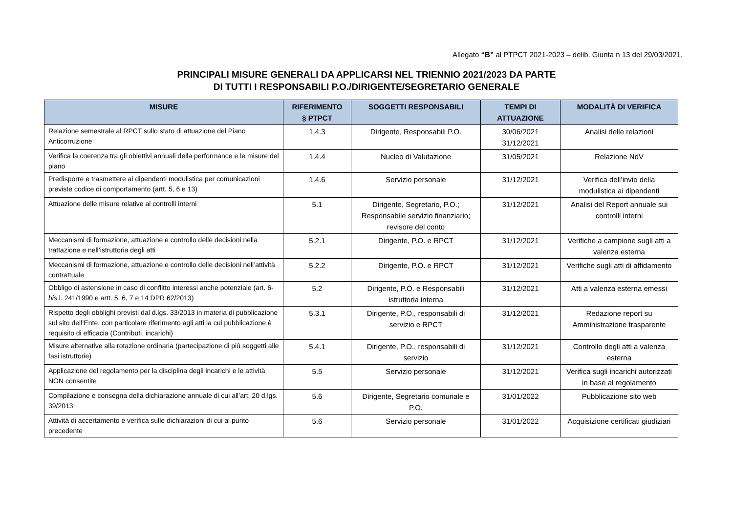Allegato “B” al PTPCT 2021-2023 – delib. Giunta n 13 del 29/03/2021.
PRINCIPALI MISURE GENERALI DA APPLICARSI NEL TRIENNIO 2021/2023 DA PARTE
DI TUTTI I RESPONSABILI P.O./DIRIGENTE/SEGRETARIO GENERALE
| MISURE | RIFERIMENTO § PTPCT | SOGGETTI RESPONSABILI | TEMPI DI ATTUAZIONE | MODALITÀ DI VERIFICA |
| --- | --- | --- | --- | --- |
| Relazione semestrale al RPCT sullo stato di attuazione del Piano Anticorruzione | 1.4.3 | Dirigente, Responsabili P.O. | 30/06/2021 31/12/2021 | Analisi delle relazioni |
| Verifica la coerenza tra gli obiettivi annuali della performance e le misure del piano | 1.4.4 | Nucleo di Valutazione | 31/05/2021 | Relazione NdV |
| Predisporre e trasmettere ai dipendenti modulistica per comunicazioni previste codice di comportamento (artt. 5, 6 e 13) | 1.4.6 | Servizio personale | 31/12/2021 | Verifica dell’invio della modulistica ai dipendenti |
| Attuazione delle misure relative ai controlli interni | 5.1 | Dirigente, Segretario, P.O.; Responsabile servizio finanziario; revisore del conto | 31/12/2021 | Analisi del Report annuale sui controlli interni |
| Meccanismi di formazione, attuazione e controllo delle decisioni nella trattazione e nell’istruttoria degli atti | 5.2.1 | Dirigente, P.O. e RPCT | 31/12/2021 | Verifiche a campione sugli atti a valenza esterna |
| Meccanismi di formazione, attuazione e controllo delle decisioni nell’attività contrattuale | 5.2.2 | Dirigente, P.O. e RPCT | 31/12/2021 | Verifiche sugli atti di affidamento |
| Obbligo di astensione in caso di conflitto interessi anche potenziale (art. 6- bis l. 241/1990 e artt. 5, 6, 7 e 14 DPR 62/2013) | 5.2 | Dirigente, P.O. e Responsabili istruttoria interna | 31/12/2021 | Atti a valenza esterna emessi |
| Rispetto degli obblighi previsti dal d.lgs. 33/2013 in materia di pubblicazione sul sito dell’Ente, con particolare riferimento agli atti la cui pubblicazione è requisito di efficacia (Contributi, incarichi) | 5.3.1 | Dirigente, P.O., responsabili di servizio e RPCT | 31/12/2021 | Redazione report su Amministrazione trasparente |
| Misure alternative alla rotazione ordinaria (partecipazione di più soggetti alle fasi istruttorie) | 5.4.1 | Dirigente, P.O., responsabili di servizio | 31/12/2021 | Controllo degli atti a valenza esterna |
| Applicazione del regolamento per la disciplina degli incarichi e le attività NON consentite | 5.5 | Servizio personale | 31/12/2021 | Verifica sugli incarichi autorizzati in base al regolamento |
| Compilazione e consegna della dichiarazione annuale di cui all’art. 20 d.lgs. 39/2013 | 5.6 | Dirigente, Segretario comunale e P.O. | 31/01/2022 | Pubblicazione sito web |
| Attività di accertamento e verifica sulle dichiarazioni di cui al punto precedente | 5.6 | Servizio personale | 31/01/2022 | Acquisizione certificati giudiziari |